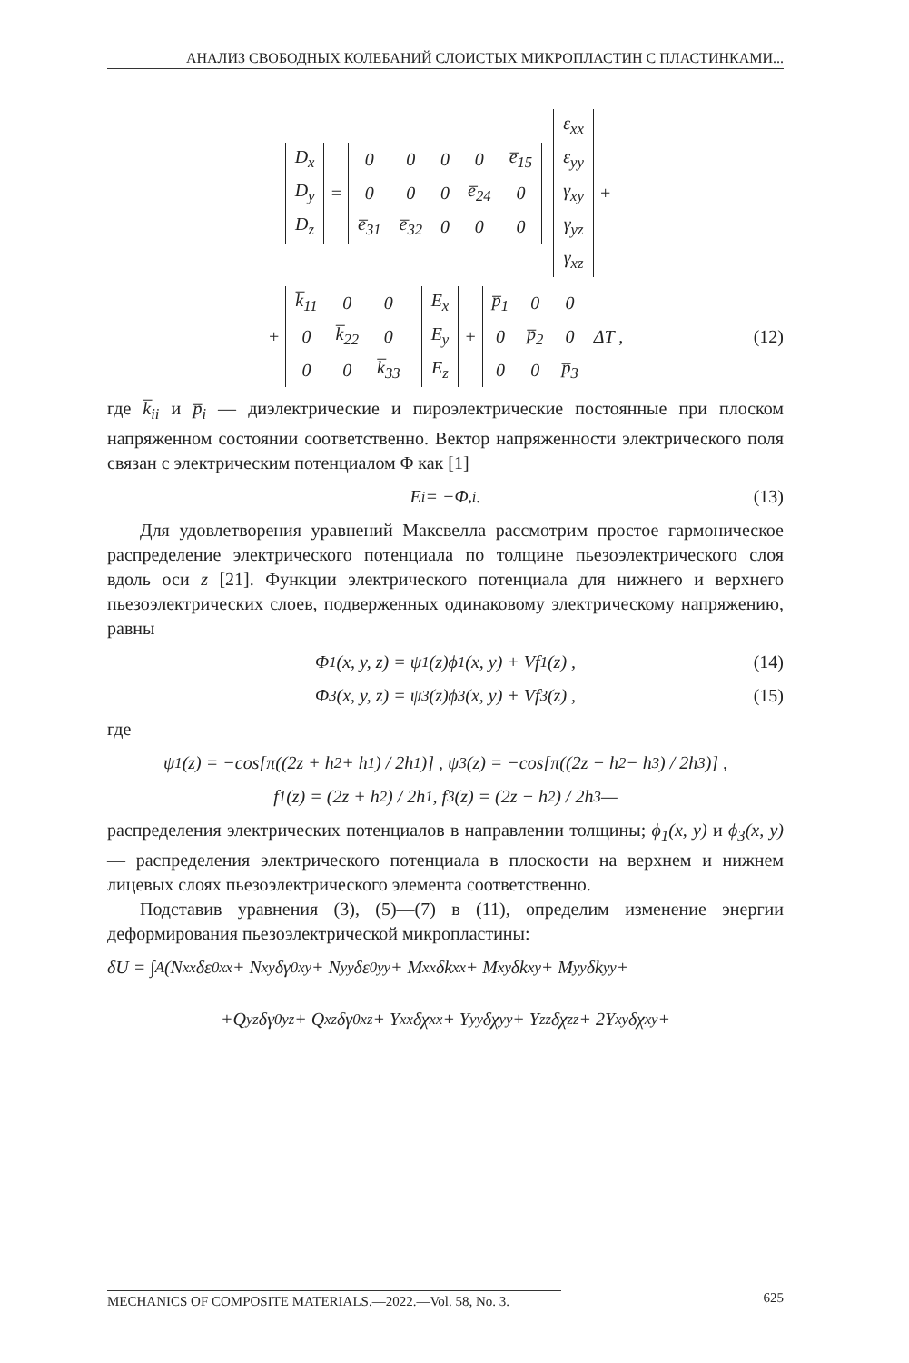АНАЛИЗ СВОБОДНЫХ КОЛЕБАНИЙ СЛОИСТЫХ МИКРОПЛАСТИН С ПЛАСТИНКАМИ...
| D<sub>x</sub> |
| D<sub>y</sub> |
| D<sub>z</sub> |
=
| 0 | 0 | 0 | 0 | e̅<sub>15</sub> |
| 0 | 0 | 0 | e̅<sub>24</sub> | 0 |
| e̅<sub>31</sub> | e̅<sub>32</sub> | 0 | 0 | 0 |
| ε<sub>xx</sub> |
| ε<sub>yy</sub> |
| γ<sub>xy</sub> |
| γ<sub>yz</sub> |
| γ<sub>xz</sub> |
+
+
| k̅<sub>11</sub> | 0 | 0 |
| 0 | k̅<sub>22</sub> | 0 |
| 0 | 0 | k̅<sub>33</sub> |
| E<sub>x</sub> |
| E<sub>y</sub> |
| E<sub>z</sub> |
+
| p̅<sub>1</sub> | 0 | 0 |
| 0 | p̅<sub>2</sub> | 0 |
| 0 | 0 | p̅<sub>3</sub> |
ΔT , (12)
где k̅<sub>ii</sub> и p̅<sub>i</sub> — диэлектрические и пироэлектрические постоянные при плоском напряженном состоянии соответственно. Вектор напряженности электрического поля связан с электрическим потенциалом Φ как [1]
E<sub>i</sub> = −Φ<sub>,i</sub> . (13)
Для удовлетворения уравнений Максвелла рассмотрим простое гармоническое распределение электрического потенциала по толщине пьезоэлектрического слоя вдоль оси z [21]. Функции электрического потенциала для нижнего и верхнего пьезоэлектрических слоев, подверженных одинаковому электрическому напряжению, равны
Φ<sub>1</sub>(x, y, z) = ψ<sub>1</sub>(z)ϕ<sub>1</sub>(x, y) + Vf<sub>1</sub>(z) , (14)
Φ<sub>3</sub>(x, y, z) = ψ<sub>3</sub>(z)ϕ<sub>3</sub>(x, y) + Vf<sub>3</sub>(z) , (15)
где
ψ<sub>1</sub>(z) = −cos[π((2z + h<sub>2</sub> + h<sub>1</sub>) / 2h<sub>1</sub>)] , ψ<sub>3</sub>(z) = −cos[π((2z − h<sub>2</sub> − h<sub>3</sub>) / 2h<sub>3</sub>)] ,
f<sub>1</sub>(z) = (2z + h<sub>2</sub>) / 2h<sub>1</sub> , f<sub>3</sub>(z) = (2z − h<sub>2</sub>) / 2h<sub>3</sub> —
распределения электрических потенциалов в направлении толщины; ϕ<sub>1</sub>(x, y) и ϕ<sub>3</sub>(x, y) — распределения электрического потенциала в плоскости на верхнем и нижнем лицевых слоях пьезоэлектрического элемента соответственно.
Подставив уравнения (3), (5)—(7) в (11), определим изменение энергии деформирования пьезоэлектрической микропластины:
δU = ∫<sub>A</sub>(N<sub>xx</sub>δε<sup>0</sup><sub>xx</sub> + N<sub>xy</sub>δγ<sup>0</sup><sub>xy</sub> + N<sub>yy</sub>δε<sup>0</sup><sub>yy</sub> + M<sub>xx</sub>δk<sub>xx</sub> + M<sub>xy</sub>δk<sub>xy</sub> + M<sub>yy</sub>δk<sub>yy</sub> +
+Q<sub>yz</sub>δγ<sup>0</sup><sub>yz</sub> + Q<sub>xz</sub>δγ<sup>0</sup><sub>xz</sub> + Y<sub>xx</sub>δχ<sub>xx</sub> + Y<sub>yy</sub>δχ<sub>yy</sub> + Y<sub>zz</sub>δχ<sub>zz</sub> + 2Y<sub>xy</sub>δχ<sub>xy</sub> +
MECHANICS OF COMPOSITE MATERIALS.—2022.—Vol. 58, No. 3. 625